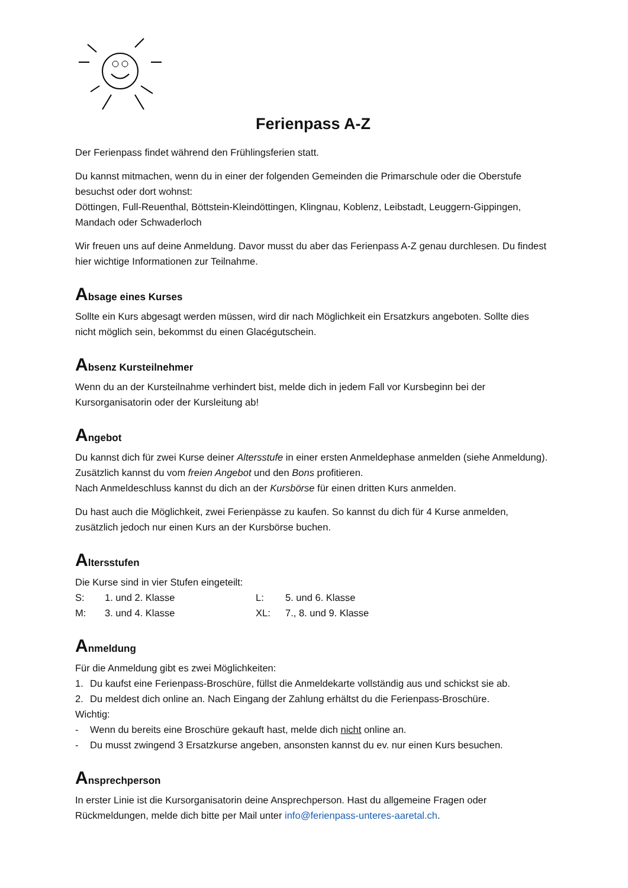Ferienpass A-Z
Der Ferienpass findet während den Frühlingsferien statt.
Du kannst mitmachen, wenn du in einer der folgenden Gemeinden die Primarschule oder die Oberstufe besuchst oder dort wohnst:
Döttingen, Full-Reuenthal, Böttstein-Kleindöttingen, Klingnau, Koblenz, Leibstadt, Leuggern-Gippingen, Mandach oder Schwaderloch
Wir freuen uns auf deine Anmeldung. Davor musst du aber das Ferienpass A-Z genau durchlesen. Du findest hier wichtige Informationen zur Teilnahme.
Absage eines Kurses
Sollte ein Kurs abgesagt werden müssen, wird dir nach Möglichkeit ein Ersatzkurs angeboten. Sollte dies nicht möglich sein, bekommst du einen Glacégutschein.
Absenz Kursteilnehmer
Wenn du an der Kursteilnahme verhindert bist, melde dich in jedem Fall vor Kursbeginn bei der Kursorganisatorin oder der Kursleitung ab!
Angebot
Du kannst dich für zwei Kurse deiner Altersstufe in einer ersten Anmeldephase anmelden (siehe Anmeldung). Zusätzlich kannst du vom freien Angebot und den Bons profitieren.
Nach Anmeldeschluss kannst du dich an der Kursbörse für einen dritten Kurs anmelden.
Du hast auch die Möglichkeit, zwei Ferienpässe zu kaufen. So kannst du dich für 4 Kurse anmelden, zusätzlich jedoch nur einen Kurs an der Kursbörse buchen.
Altersstufen
Die Kurse sind in vier Stufen eingeteilt:
| S: | 1. und 2. Klasse | L: | 5. und 6. Klasse |
| M: | 3. und 4. Klasse | XL: | 7., 8. und 9. Klasse |
Anmeldung
Für die Anmeldung gibt es zwei Möglichkeiten:
1. Du kaufst eine Ferienpass-Broschüre, füllst die Anmeldekarte vollständig aus und schickst sie ab.
2. Du meldest dich online an. Nach Eingang der Zahlung erhältst du die Ferienpass-Broschüre.
Wichtig:
- Wenn du bereits eine Broschüre gekauft hast, melde dich nicht online an.
- Du musst zwingend 3 Ersatzkurse angeben, ansonsten kannst du ev. nur einen Kurs besuchen.
Ansprechperson
In erster Linie ist die Kursorganisatorin deine Ansprechperson. Hast du allgemeine Fragen oder Rückmeldungen, melde dich bitte per Mail unter info@ferienpass-unteres-aaretal.ch.